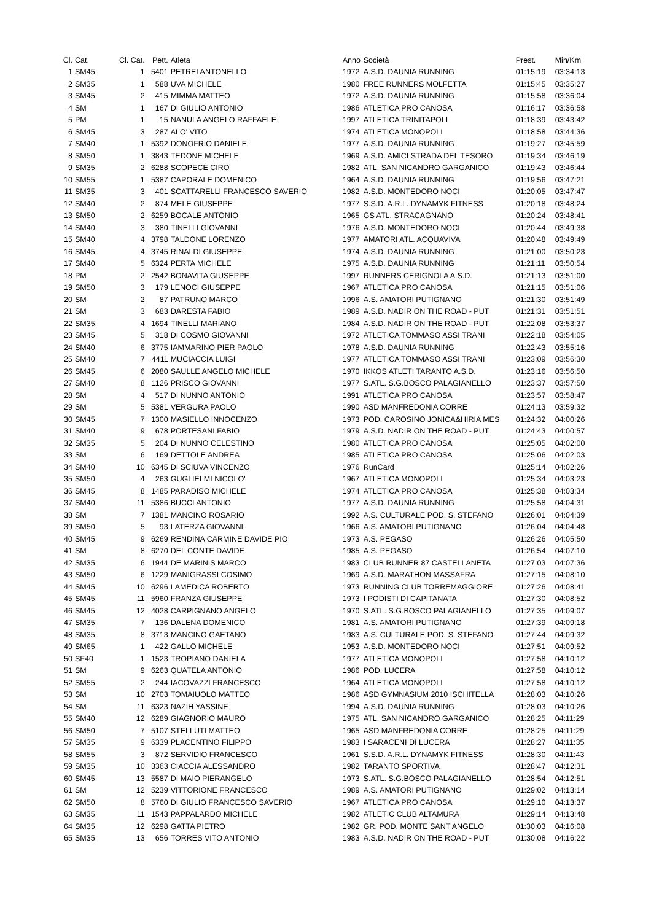| Cl. | Cat. | Cl. Cat. | Pett. | Atleta | Anno | Società | Prest. | Min/Km |
| --- | --- | --- | --- | --- | --- | --- | --- | --- |
| 1 | SM45 | 1 | 5401 | PETREI ANTONELLO | 1972 | A.S.D. DAUNIA RUNNING | 01:15:19 | 03:34:13 |
| 2 | SM35 | 1 | 588 | UVA MICHELE | 1980 | FREE RUNNERS MOLFETTA | 01:15:45 | 03:35:27 |
| 3 | SM45 | 2 | 415 | MIMMA MATTEO | 1972 | A.S.D. DAUNIA RUNNING | 01:15:58 | 03:36:04 |
| 4 | SM | 1 | 167 | DI GIULIO ANTONIO | 1986 | ATLETICA PRO CANOSA | 01:16:17 | 03:36:58 |
| 5 | PM | 1 | 15 | NANULA ANGELO RAFFAELE | 1997 | ATLETICA TRINITAPOLI | 01:18:39 | 03:43:42 |
| 6 | SM45 | 3 | 287 | ALO' VITO | 1974 | ATLETICA MONOPOLI | 01:18:58 | 03:44:36 |
| 7 | SM40 | 1 | 5392 | DONOFRIO DANIELE | 1977 | A.S.D. DAUNIA RUNNING | 01:19:27 | 03:45:59 |
| 8 | SM50 | 1 | 3843 | TEDONE MICHELE | 1969 | A.S.D. AMICI STRADA DEL TESORO | 01:19:34 | 03:46:19 |
| 9 | SM35 | 2 | 6288 | SCOPECE CIRO | 1982 | ATL. SAN NICANDRO GARGANICO | 01:19:43 | 03:46:44 |
| 10 | SM55 | 1 | 5387 | CAPORALE DOMENICO | 1964 | A.S.D. DAUNIA RUNNING | 01:19:56 | 03:47:21 |
| 11 | SM35 | 3 | 401 | SCATTARELLI FRANCESCO SAVERIO | 1982 | A.S.D. MONTEDORO NOCI | 01:20:05 | 03:47:47 |
| 12 | SM40 | 2 | 874 | MELE GIUSEPPE | 1977 | S.S.D. A.R.L. DYNAMYK FITNESS | 01:20:18 | 03:48:24 |
| 13 | SM50 | 2 | 6259 | BOCALE ANTONIO | 1965 | GS ATL. STRACAGNANO | 01:20:24 | 03:48:41 |
| 14 | SM40 | 3 | 380 | TINELLI GIOVANNI | 1976 | A.S.D. MONTEDORO NOCI | 01:20:44 | 03:49:38 |
| 15 | SM40 | 4 | 3798 | TALDONE LORENZO | 1977 | AMATORI ATL. ACQUAVIVA | 01:20:48 | 03:49:49 |
| 16 | SM45 | 4 | 3745 | RINALDI GIUSEPPE | 1974 | A.S.D. DAUNIA RUNNING | 01:21:00 | 03:50:23 |
| 17 | SM40 | 5 | 6324 | PERTA MICHELE | 1975 | A.S.D. DAUNIA RUNNING | 01:21:11 | 03:50:54 |
| 18 | PM | 2 | 2542 | BONAVITA GIUSEPPE | 1997 | RUNNERS CERIGNOLA A.S.D. | 01:21:13 | 03:51:00 |
| 19 | SM50 | 3 | 179 | LENOCI GIUSEPPE | 1967 | ATLETICA PRO CANOSA | 01:21:15 | 03:51:06 |
| 20 | SM | 2 | 87 | PATRUNO MARCO | 1996 | A.S. AMATORI PUTIGNANO | 01:21:30 | 03:51:49 |
| 21 | SM | 3 | 683 | DARESTA FABIO | 1989 | A.S.D. NADIR ON THE ROAD - PUT | 01:21:31 | 03:51:51 |
| 22 | SM35 | 4 | 1694 | TINELLI MARIANO | 1984 | A.S.D. NADIR ON THE ROAD - PUT | 01:22:08 | 03:53:37 |
| 23 | SM45 | 5 | 318 | DI COSMO GIOVANNI | 1972 | ATLETICA TOMMASO ASSI TRANI | 01:22:18 | 03:54:05 |
| 24 | SM40 | 6 | 3775 | IAMMARINO PIER PAOLO | 1978 | A.S.D. DAUNIA RUNNING | 01:22:43 | 03:55:16 |
| 25 | SM40 | 7 | 4411 | MUCIACCIA LUIGI | 1977 | ATLETICA TOMMASO ASSI TRANI | 01:23:09 | 03:56:30 |
| 26 | SM45 | 6 | 2080 | SAULLE ANGELO MICHELE | 1970 | IKKOS ATLETI TARANTO A.S.D. | 01:23:16 | 03:56:50 |
| 27 | SM40 | 8 | 1126 | PRISCO GIOVANNI | 1977 | S.ATL. S.G.BOSCO PALAGIANELLO | 01:23:37 | 03:57:50 |
| 28 | SM | 4 | 517 | DI NUNNO ANTONIO | 1991 | ATLETICA PRO CANOSA | 01:23:57 | 03:58:47 |
| 29 | SM | 5 | 5381 | VERGURA PAOLO | 1990 | ASD MANFREDONIA CORRE | 01:24:13 | 03:59:32 |
| 30 | SM45 | 7 | 1300 | MASIELLO INNOCENZO | 1973 | POD. CAROSINO JONICA&HIRIA MES | 01:24:32 | 04:00:26 |
| 31 | SM40 | 9 | 678 | PORTESANI FABIO | 1979 | A.S.D. NADIR ON THE ROAD - PUT | 01:24:43 | 04:00:57 |
| 32 | SM35 | 5 | 204 | DI NUNNO CELESTINO | 1980 | ATLETICA PRO CANOSA | 01:25:05 | 04:02:00 |
| 33 | SM | 6 | 169 | DETTOLE ANDREA | 1985 | ATLETICA PRO CANOSA | 01:25:06 | 04:02:03 |
| 34 | SM40 | 10 | 6345 | DI SCIUVA VINCENZO | 1976 | RunCard | 01:25:14 | 04:02:26 |
| 35 | SM50 | 4 | 263 | GUGLIELMI NICOLO' | 1967 | ATLETICA MONOPOLI | 01:25:34 | 04:03:23 |
| 36 | SM45 | 8 | 1485 | PARADISO MICHELE | 1974 | ATLETICA PRO CANOSA | 01:25:38 | 04:03:34 |
| 37 | SM40 | 11 | 5386 | BUCCI ANTONIO | 1977 | A.S.D. DAUNIA RUNNING | 01:25:58 | 04:04:31 |
| 38 | SM | 7 | 1381 | MANCINO ROSARIO | 1992 | A.S. CULTURALE POD. S. STEFANO | 01:26:01 | 04:04:39 |
| 39 | SM50 | 5 | 93 | LATERZA GIOVANNI | 1966 | A.S. AMATORI PUTIGNANO | 01:26:04 | 04:04:48 |
| 40 | SM45 | 9 | 6269 | RENDINA CARMINE DAVIDE PIO | 1973 | A.S. PEGASO | 01:26:26 | 04:05:50 |
| 41 | SM | 8 | 6270 | DEL CONTE DAVIDE | 1985 | A.S. PEGASO | 01:26:54 | 04:07:10 |
| 42 | SM35 | 6 | 1944 | DE MARINIS MARCO | 1983 | CLUB RUNNER 87 CASTELLANETA | 01:27:03 | 04:07:36 |
| 43 | SM50 | 6 | 1229 | MANIGRASSI COSIMO | 1969 | A.S.D. MARATHON MASSAFRA | 01:27:15 | 04:08:10 |
| 44 | SM45 | 10 | 6296 | LAMEDICA ROBERTO | 1973 | RUNNING CLUB TORREMAGGIORE | 01:27:26 | 04:08:41 |
| 45 | SM45 | 11 | 5960 | FRANZA GIUSEPPE | 1973 | I PODISTI DI CAPITANATA | 01:27:30 | 04:08:52 |
| 46 | SM45 | 12 | 4028 | CARPIGNANO ANGELO | 1970 | S.ATL. S.G.BOSCO PALAGIANELLO | 01:27:35 | 04:09:07 |
| 47 | SM35 | 7 | 136 | DALENA DOMENICO | 1981 | A.S. AMATORI PUTIGNANO | 01:27:39 | 04:09:18 |
| 48 | SM35 | 8 | 3713 | MANCINO GAETANO | 1983 | A.S. CULTURALE POD. S. STEFANO | 01:27:44 | 04:09:32 |
| 49 | SM65 | 1 | 422 | GALLO MICHELE | 1953 | A.S.D. MONTEDORO NOCI | 01:27:51 | 04:09:52 |
| 50 | SF40 | 1 | 1523 | TROPIANO DANIELA | 1977 | ATLETICA MONOPOLI | 01:27:58 | 04:10:12 |
| 51 | SM | 9 | 6263 | QUATELA ANTONIO | 1986 | POD. LUCERA | 01:27:58 | 04:10:12 |
| 52 | SM55 | 2 | 244 | IACOVAZZI FRANCESCO | 1964 | ATLETICA MONOPOLI | 01:27:58 | 04:10:12 |
| 53 | SM | 10 | 2703 | TOMAIUOLO MATTEO | 1986 | ASD GYMNASIUM 2010 ISCHITELLA | 01:28:03 | 04:10:26 |
| 54 | SM | 11 | 6323 | NAZIH YASSINE | 1994 | A.S.D. DAUNIA RUNNING | 01:28:03 | 04:10:26 |
| 55 | SM40 | 12 | 6289 | GIAGNORIO MAURO | 1975 | ATL. SAN NICANDRO GARGANICO | 01:28:25 | 04:11:29 |
| 56 | SM50 | 7 | 5107 | STELLUTI MATTEO | 1965 | ASD MANFREDONIA CORRE | 01:28:25 | 04:11:29 |
| 57 | SM35 | 9 | 6339 | PLACENTINO FILIPPO | 1983 | I SARACENI DI LUCERA | 01:28:27 | 04:11:35 |
| 58 | SM55 | 3 | 872 | SERVIDIO FRANCESCO | 1961 | S.S.D. A.R.L. DYNAMYK FITNESS | 01:28:30 | 04:11:43 |
| 59 | SM35 | 10 | 3363 | CIACCIA ALESSANDRO | 1982 | TARANTO SPORTIVA | 01:28:47 | 04:12:31 |
| 60 | SM45 | 13 | 5587 | DI MAIO PIERANGELO | 1973 | S.ATL. S.G.BOSCO PALAGIANELLO | 01:28:54 | 04:12:51 |
| 61 | SM | 12 | 5239 | VITTORIONE FRANCESCO | 1989 | A.S. AMATORI PUTIGNANO | 01:29:02 | 04:13:14 |
| 62 | SM50 | 8 | 5760 | DI GIULIO FRANCESCO SAVERIO | 1967 | ATLETICA PRO CANOSA | 01:29:10 | 04:13:37 |
| 63 | SM35 | 11 | 1543 | PAPPALARDO MICHELE | 1982 | ATLETIC CLUB ALTAMURA | 01:29:14 | 04:13:48 |
| 64 | SM35 | 12 | 6298 | GATTA PIETRO | 1982 | GR. POD. MONTE SANT'ANGELO | 01:30:03 | 04:16:08 |
| 65 | SM35 | 13 | 656 | TORRES VITO ANTONIO | 1983 | A.S.D. NADIR ON THE ROAD - PUT | 01:30:08 | 04:16:22 |